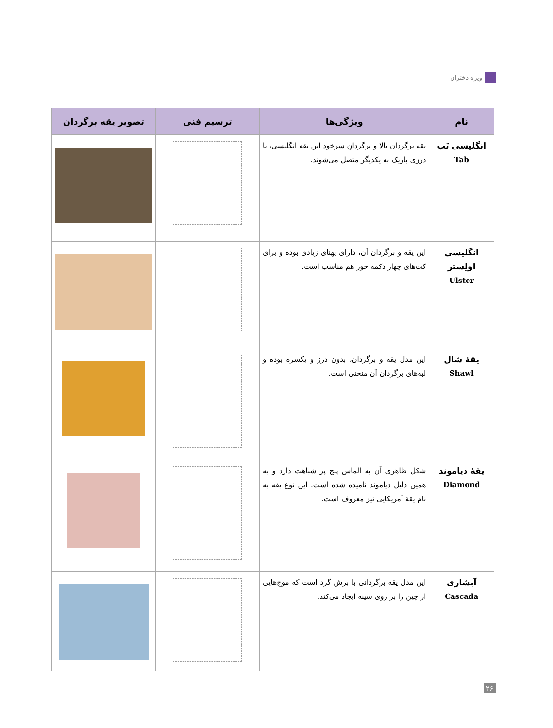ویژه دختران
| نام | ویژگی‌ها | ترسیم فنی | تصویر یقه برگردان |
| --- | --- | --- | --- |
| انگلیسی تَب Tab | یقه برگردان بالا و برگردانِ سرخودِ این یقه انگلیسی، با درزی باریک به یکدیگر متصل می‌شوند. | | |
| انگلیسی اولِستر Ulster | این یقه و برگردان آن، دارای پهنای زیادی بوده و برای کت‌های چهار دکمه خور هم مناسب است. | | |
| یقهٔ شال Shawl | این مدل یقه و برگردان، بدون درز و یکسره بوده و لبه‌های برگردان آن منحنی است. | | |
| یقهٔ دیاموند Diamond | شکل ظاهری آن به الماس پنج پر شباهت دارد و به همین دلیل دیاموند نامیده شده است. این نوع یقه به نام یقهٔ آمریکایی نیز معروف است. | | |
| آبشاری Cascada | این مدل یقه برگردانی با برش گرد است که موج‌هایی از چین را بر روی سینه ایجاد می‌کند. | | |
۲۶